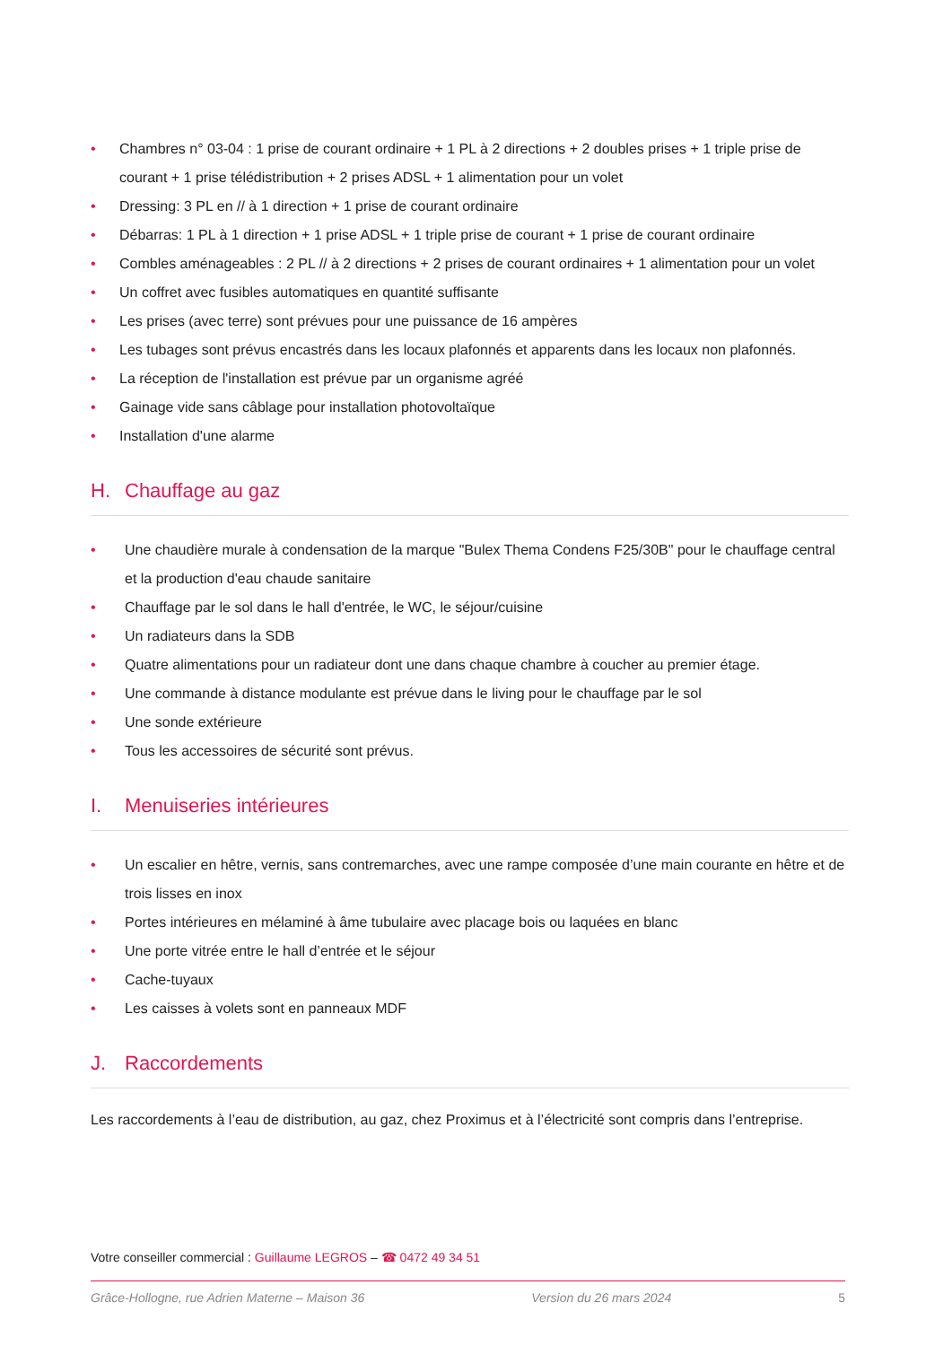Chambres n° 03-04 : 1 prise de courant ordinaire + 1 PL à 2 directions + 2 doubles prises + 1 triple prise de courant + 1 prise télédistribution + 2 prises ADSL + 1 alimentation pour un volet
Dressing: 3 PL en // à 1 direction + 1 prise de courant ordinaire
Débarras: 1 PL à 1 direction + 1 prise ADSL + 1 triple prise de courant + 1 prise de courant ordinaire
Combles aménageables : 2 PL // à 2 directions + 2 prises de courant ordinaires + 1 alimentation pour un volet
Un coffret avec fusibles automatiques en quantité suffisante
Les prises (avec terre) sont prévues pour une puissance de 16 ampères
Les tubages sont prévus encastrés dans les locaux plafonnés et apparents dans les locaux non plafonnés.
La réception de l'installation est prévue par un organisme agréé
Gainage vide sans câblage pour installation photovoltaïque
Installation d'une alarme
H. Chauffage au gaz
Une chaudière murale à condensation de la marque "Bulex Thema Condens F25/30B" pour le chauffage central et la production d'eau chaude sanitaire
Chauffage par le sol dans le hall d'entrée, le WC, le séjour/cuisine
Un radiateurs dans la SDB
Quatre alimentations pour un radiateur dont une dans chaque chambre à coucher au premier étage.
Une commande à distance modulante est prévue dans le living pour le chauffage par le sol
Une sonde extérieure
Tous les accessoires de sécurité sont prévus.
I. Menuiseries intérieures
Un escalier en hêtre, vernis, sans contremarches, avec une rampe composée d’une main courante en hêtre et de trois lisses en inox
Portes intérieures en mélaminé à âme tubulaire avec placage bois ou laquées en blanc
Une porte vitrée entre le hall d’entrée et le séjour
Cache-tuyaux
Les caisses à volets sont en panneaux MDF
J. Raccordements
Les raccordements à l’eau de distribution, au gaz, chez Proximus et à l’électricité sont compris dans l’entreprise.
Votre conseiller commercial : Guillaume LEGROS – ☎ 0472 49 34 51
Grâce-Hollogne, rue Adrien Materne – Maison 36 Version du 26 mars 2024 5